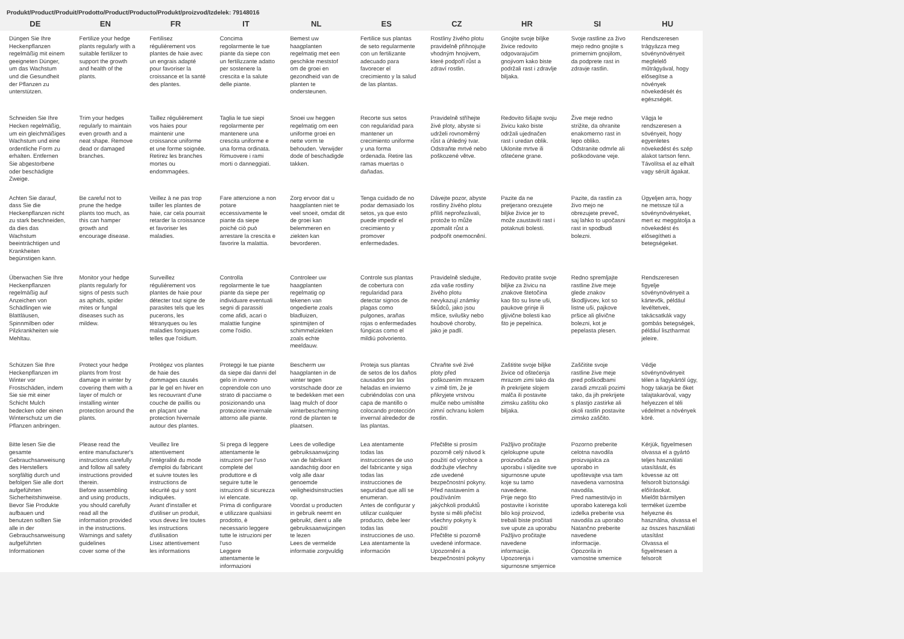Produkt/Product/Produit/Prodotto/Product/Producto/Produkt/proizvod/Izdelek: 79148016
| DE | EN | FR | IT | NL | ES | CZ | HR | SI | HU |
| --- | --- | --- | --- | --- | --- | --- | --- | --- | --- |
| Düngen Sie Ihre Heckenpflanzen regelmäßig mit einem geeigneten Dünger, um das Wachstum und die Gesundheit der Pflanzen zu unterstützen. | Fertilize your hedge plants regularly with a suitable fertilizer to support the growth and health of the plants. | Fertilisez régulièrement vos plantes de haie avec un engrais adapté pour favoriser la croissance et la santé des plantes. | Concima regolarmente le tue piante da siepe con un fertilizzante adatto per sostenere la crescita e la salute delle piante. | Bemest uw haagplanten regelmatig met een geschikte meststof om de groei en gezondheid van de planten te ondersteunen. | Fertilice sus plantas de seto regularmente con un fertilizante adecuado para favorecer el crecimiento y la salud de las plantas. | Rostliny živého plotu pravidelně přihnojujte vhodným hnojivem, které podpoří růst a zdraví rostlin. | Gnojite svoje biljke živice redovito odgovarajućim gnojivom kako biste podržali rast i zdravlje biljaka. | Svoje rastline za živo mejo redno gnojite s primernim gnojilom, da podprete rast in zdravje rastlin. | Rendszeresen trágyázza meg sövénynövényeit megfelelő műtrágyával, hogy elősegítse a növények növekedését és egészségét. |
| Schneiden Sie Ihre Hecken regelmäßig, um ein gleichmäßiges Wachstum und eine ordentliche Form zu erhalten. Entfernen Sie abgestorbene oder beschädigte Zweige. | Trim your hedges regularly to maintain even growth and a neat shape. Remove dead or damaged branches. | Taillez régulièrement vos haies pour maintenir une croissance uniforme et une forme soignée. Retirez les branches mortes ou endommagées. | Taglia le tue siepi regolarmente per mantenere una crescita uniforme e una forma ordinata. Rimuovere i rami morti o danneggiati. | Snoei uw heggen regelmatig om een uniforme groei en nette vorm te behouden. Verwijder dode of beschadigde takken. | Recorte sus setos con regularidad para mantener un crecimiento uniforme y una forma ordenada. Retire las ramas muertas o dañadas. | Pravidelně stříhejte živé ploty, abyste si udrželi rovnoměrný růst a úhledný tvar. Odstraňte mrtvé nebo poškozené větve. | Redovito šišajte svoju živicu kako biste održali ujednačen rast i uredan oblik. Uklonite mrtve ili oštećene grane. | Žive meje redno strižite, da ohranite enakomerno rast in lepo obliko. Odstranite odmrle ali poškodovane veje. | Vágja le rendszeresen a sövényeit, hogy egyenletes növekedést és szép alakot tartson fenn. Távolítsa el az elhalt vagy sérült ágakat. |
| Achten Sie darauf, dass Sie die Heckenpflanzen nicht zu stark beschneiden, da dies das Wachstum beeinträchtigen und Krankheiten begünstigen kann. | Be careful not to prune the hedge plants too much, as this can hamper growth and encourage disease. | Veillez à ne pas trop tailler les plantes de haie, car cela pourrait retarder la croissance et favoriser les maladies. | Fare attenzione a non potare eccessivamente le piante da siepe poiché ciò può arrestare la crescita e favorire la malattia. | Zorg ervoor dat u haagplanten niet te veel snoeit, omdat dit de groei kan belemmeren en ziekten kan bevorderen. | Tenga cuidado de no podar demasiado los setos, ya que esto puede impedir el crecimiento y promover enfermedades. | Dávejte pozor, abyste rostliny živého plotu příliš neprořezávali, protože to může zpomalit růst a podpořit onemocnění. | Pazite da ne pretjerano orezujete biljke živice jer to može zaustaviti rast i potaknuti bolesti. | Pazite, da rastlin za živo mejo ne obrezujete preveč, saj lahko to upočasni rast in spodbudi bolezni. | Ügyeljen arra, hogy ne metssze túl a sövénynövényeket, mert ez meggátolja a növekedést és elősegítheti a betegségeket. |
| Überwachen Sie Ihre Heckenpflanzen regelmäßig auf Anzeichen von Schädlingen wie Blattläusen, Spinnmilben oder Pilzkrankheiten wie Mehltau. | Monitor your hedge plants regularly for signs of pests such as aphids, spider mites or fungal diseases such as mildew. | Surveillez régulièrement vos plantes de haie pour détecter tout signe de parasites tels que les pucerons, les tétranyques ou les maladies fongiques telles que l'oïdium. | Controlla regolarmente le tue piante da siepe per individuare eventuali segni di parassiti come afidi, acari o malattie fungine come l'oidio. | Controleer uw haagplanten regelmatig op tekenen van ongedierte zoals bladluizen, spintmijten of schimmelziekten zoals echte meeldauw. | Controle sus plantas de cobertura con regularidad para detectar signos de plagas como pulgones, arañas rojas o enfermedades fúngicas como el mildiú polvoriento. | Pravidelně sledujte, zda vaše rostliny živého plotu nevykazují známky škůdců, jako jsou mšice, svilušky nebo houbové choroby, jako je padlí. | Redovito pratite svoje biljke za živicu na znakove štetočina kao što su lisne uši, paukove grinje ili gljivične bolesti kao što je pepelnica. | Redno spremljajte rastline žive meje glede znakov škodljivcev, kot so listne uši, pajkove pršice ali glivične bolezni, kot je pepelasta plesen. | Rendszeresen figyelje sövénynövényeit a kártevők, például levéltetvek, takácsatkák vagy gombás betegségek, például lisztharmat jeleire. |
| Schützen Sie Ihre Heckenpflanzen im Winter vor Frostschäden, indem Sie sie mit einer Schicht Mulch bedecken oder einen Winterschutz um die Pflanzen anbringen. | Protect your hedge plants from frost damage in winter by covering them with a layer of mulch or installing winter protection around the plants. | Protégez vos plantes de haie des dommages causés par le gel en hiver en les recouvrant d'une couche de paillis ou en plaçant une protection hivernale autour des plantes. | Proteggi le tue piante da siepe dai danni del gelo in inverno coprendole con uno strato di pacciame o posizionando una protezione invernale attorno alle piante. | Bescherm uw haagplanten in de winter tegen vorstschade door ze te bedekken met een laag mulch of door winterbescherming rond de planten te plaatsen. | Proteja sus plantas de setos de los daños causados por las heladas en invierno cubriéndolas con una capa de mantillo o colocando protección invernal alrededor de las plantas. | Chraňte své živé ploty před poškozením mrazem v zimě tím, že je přikryjete vrstvou mulče nebo umístěte zimní ochranu kolem rostlin. | Zaštitite svoje biljke živice od oštećenja mrazom zimi tako da ih prekrijete slojem malča ili postavite zimsku zaštitu oko biljaka. | Zaščitite svoje rastline žive meje pred poškodbami zaradi zmrzali pozimi tako, da jih prekrijete s plastjo zastirke ali okoli rastlin postavite zimsko zaščito. | Védje sövénynövényeit télen a fagykártól úgy, hogy takarja be őket talajtakaróval, vagy helyezzen el téli védelmet a növények köré. |
| Bitte lesen Sie die gesamte Gebrauchsanweisung des Herstellers sorgfältig durch und befolgen Sie alle dort aufgeführten Sicherheitshinweise. Bevor Sie Produkte aufbauen und benutzen sollten Sie alle in der Gebrauchsanweisung aufgeführten Informationen | Please read the entire manufacturer's instructions carefully and follow all safety instructions provided therein. Before assembling and using products, you should carefully read all the information provided in the instructions. Warnings and safety guidelines cover some of the | Veuillez lire attentivement l'intégralité du mode d'emploi du fabricant et suivre toutes les instructions de sécurité qui y sont indiquées. Avant d'installer et d'utiliser un produit, vous devez lire toutes les instructions d'utilisation Lisez attentivement les informations | Si prega di leggere attentamente le istruzioni per l'uso complete del produttore e di seguire tutte le istruzioni di sicurezza ivi elencate. Prima di configurare e utilizzare qualsiasi prodotto, è necessario leggere tutte le istruzioni per l'uso Leggere attentamente le informazioni | Lees de volledige gebruiksaanwijzing van de fabrikant aandachtig door en volg alle daar genoemde veiligheidsinstructies op. Voordat u producten in gebruik neemt en gebruikt, dient u alle gebruiksaanwijzingen te lezen Lees de vermelde informatie zorgvuldig | Lea atentamente todas las instrucciones de uso del fabricante y siga todas las instrucciones de seguridad que allí se enumeran. Antes de configurar y utilizar cualquier producto, debe leer todas las instrucciones de uso. Lea atentamente la información | Přečtěte si prosím pozorně celý návod k použití od výrobce a dodržujte všechny zde uvedené bezpečnostní pokyny. Před nastavením a používáním jakýchkoli produktů byste si měli přečíst všechny pokyny k použití Přečtěte si pozorně uvedené informace. Upozornění a bezpečnostní pokyny | Pažljivo pročitajte cjelokupne upute proizvođača za uporabu i slijedite sve sigurnosne upute koje su tamo navedene. Prije nego što postavite i koristite bilo koji proizvod, trebali biste pročitati sve upute za uporabu Pažljivo pročitajte navedene informacije. Upozorenja i sigurnosne smjernice | Pozorno preberite celotna navodila proizvajalca za uporabo in upoštevajte vsa tam navedena varnostna navodila. Pred namestitvijo in uporabo katerega koli izdelka preberite vsa navodila za uporabo Natančno preberite navedene informacije. Opozorila in varnostne smernice | Kérjük, figyelmesen olvassa el a gyártó teljes használati utasítását, és kövesse az ott felsorolt biztonsági előírásokat. Mielőtt bármilyen terméket üzembe helyezne és használna, olvassa el az összes használati utasítást Olvassa el figyelmesen a felsorolt |